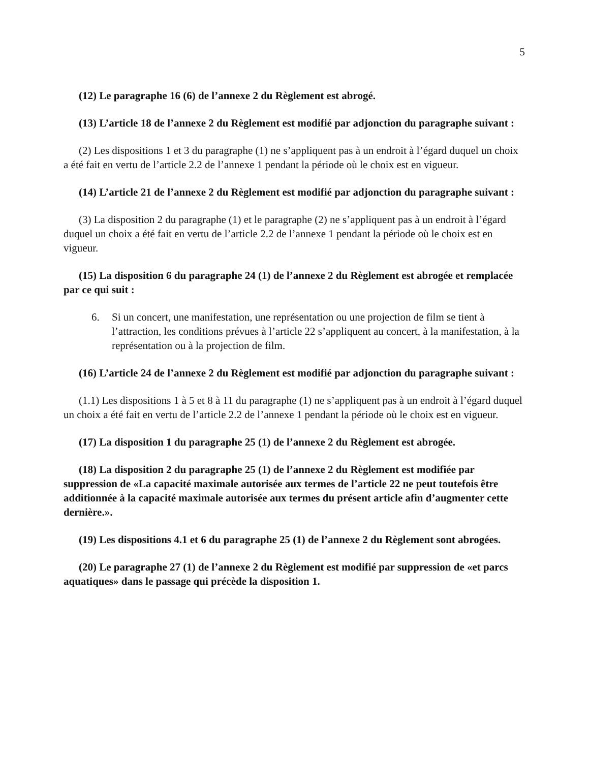5
(12) Le paragraphe 16 (6) de l’annexe 2 du Règlement est abrogé.
(13) L’article 18 de l’annexe 2 du Règlement est modifié par adjonction du paragraphe suivant :
(2) Les dispositions 1 et 3 du paragraphe (1) ne s’appliquent pas à un endroit à l’égard duquel un choix a été fait en vertu de l’article 2.2 de l’annexe 1 pendant la période où le choix est en vigueur.
(14) L’article 21 de l’annexe 2 du Règlement est modifié par adjonction du paragraphe suivant :
(3) La disposition 2 du paragraphe (1) et le paragraphe (2) ne s’appliquent pas à un endroit à l’égard duquel un choix a été fait en vertu de l’article 2.2 de l’annexe 1 pendant la période où le choix est en vigueur.
(15) La disposition 6 du paragraphe 24 (1) de l’annexe 2 du Règlement est abrogée et remplacée par ce qui suit :
6. Si un concert, une manifestation, une représentation ou une projection de film se tient à l’attraction, les conditions prévues à l’article 22 s’appliquent au concert, à la manifestation, à la représentation ou à la projection de film.
(16) L’article 24 de l’annexe 2 du Règlement est modifié par adjonction du paragraphe suivant :
(1.1) Les dispositions 1 à 5 et 8 à 11 du paragraphe (1) ne s’appliquent pas à un endroit à l’égard duquel un choix a été fait en vertu de l’article 2.2 de l’annexe 1 pendant la période où le choix est en vigueur.
(17) La disposition 1 du paragraphe 25 (1) de l’annexe 2 du Règlement est abrogée.
(18) La disposition 2 du paragraphe 25 (1) de l’annexe 2 du Règlement est modifiée par suppression de «La capacité maximale autorisée aux termes de l’article 22 ne peut toutefois être additionnée à la capacité maximale autorisée aux termes du présent article afin d’augmenter cette dernière.».
(19) Les dispositions 4.1 et 6 du paragraphe 25 (1) de l’annexe 2 du Règlement sont abrogées.
(20) Le paragraphe 27 (1) de l’annexe 2 du Règlement est modifié par suppression de «et parcs aquatiques» dans le passage qui précède la disposition 1.